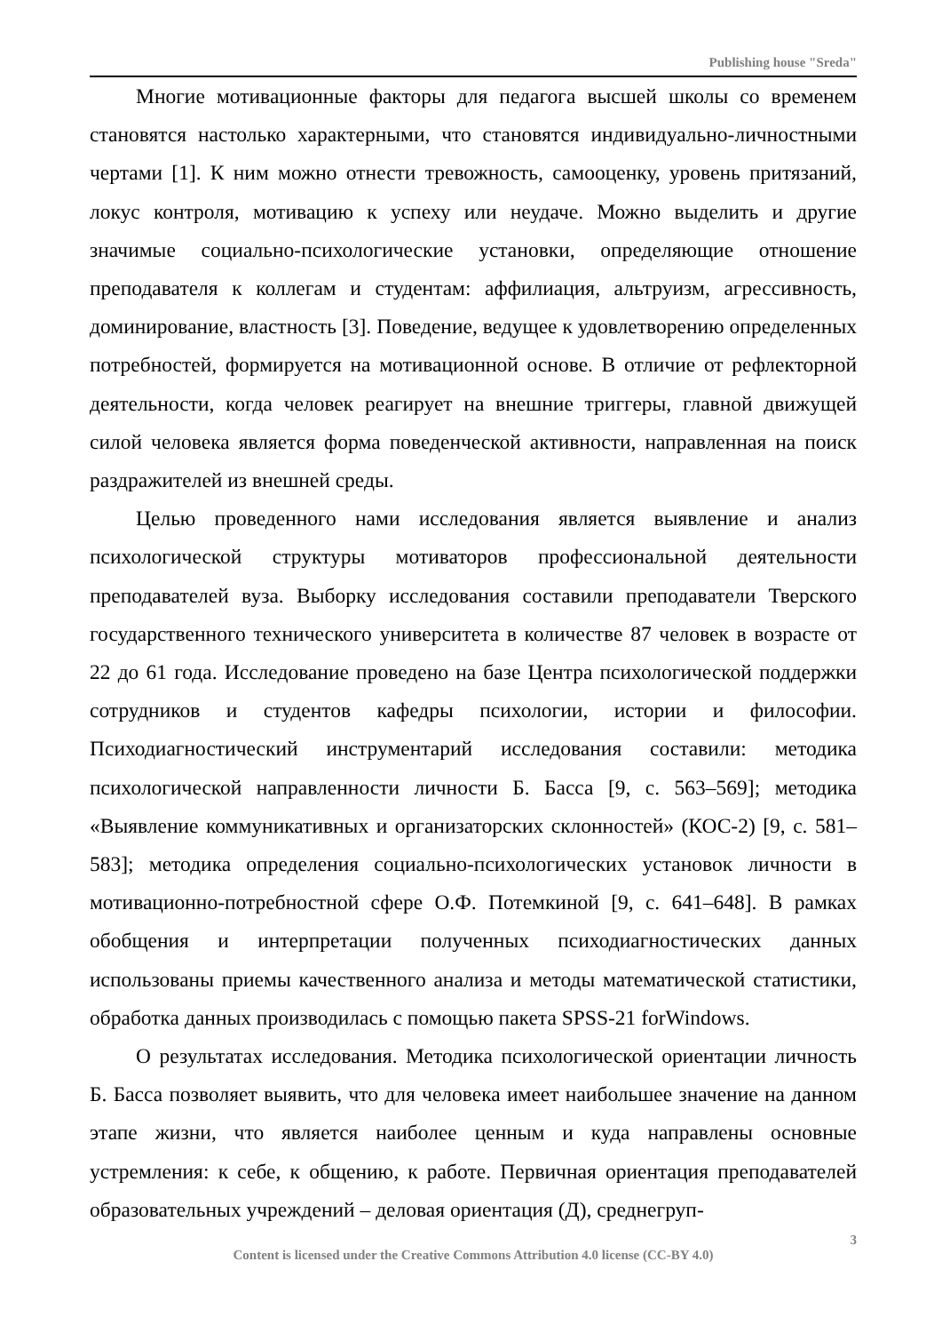Publishing house "Sreda"
Многие мотивационные факторы для педагога высшей школы со временем становятся настолько характерными, что становятся индивидуально-личностными чертами [1]. К ним можно отнести тревожность, самооценку, уровень притязаний, локус контроля, мотивацию к успеху или неудаче. Можно выделить и другие значимые социально-психологические установки, определяющие отношение преподавателя к коллегам и студентам: аффилиация, альтруизм, агрессивность, доминирование, властность [3]. Поведение, ведущее к удовлетворению определенных потребностей, формируется на мотивационной основе. В отличие от рефлекторной деятельности, когда человек реагирует на внешние триггеры, главной движущей силой человека является форма поведенческой активности, направленная на поиск раздражителей из внешней среды.
Целью проведенного нами исследования является выявление и анализ психологической структуры мотиваторов профессиональной деятельности преподавателей вуза. Выборку исследования составили преподаватели Тверского государственного технического университета в количестве 87 человек в возрасте от 22 до 61 года. Исследование проведено на базе Центра психологической поддержки сотрудников и студентов кафедры психологии, истории и философии. Психодиагностический инструментарий исследования составили: методика психологической направленности личности Б. Басса [9, с. 563–569]; методика «Выявление коммуникативных и организаторских склонностей» (КОС-2) [9, с. 581–583]; методика определения социально-психологических установок личности в мотивационно-потребностной сфере О.Ф. Потемкиной [9, с. 641–648]. В рамках обобщения и интерпретации полученных психодиагностических данных использованы приемы качественного анализа и методы математической статистики, обработка данных производилась с помощью пакета SPSS-21 forWindows.
О результатах исследования. Методика психологической ориентации личность Б. Басса позволяет выявить, что для человека имеет наибольшее значение на данном этапе жизни, что является наиболее ценным и куда направлены основные устремления: к себе, к общению, к работе. Первичная ориентация преподавателей образовательных учреждений – деловая ориентация (Д), среднегруп-
3
Content is licensed under the Creative Commons Attribution 4.0 license (CC-BY 4.0)